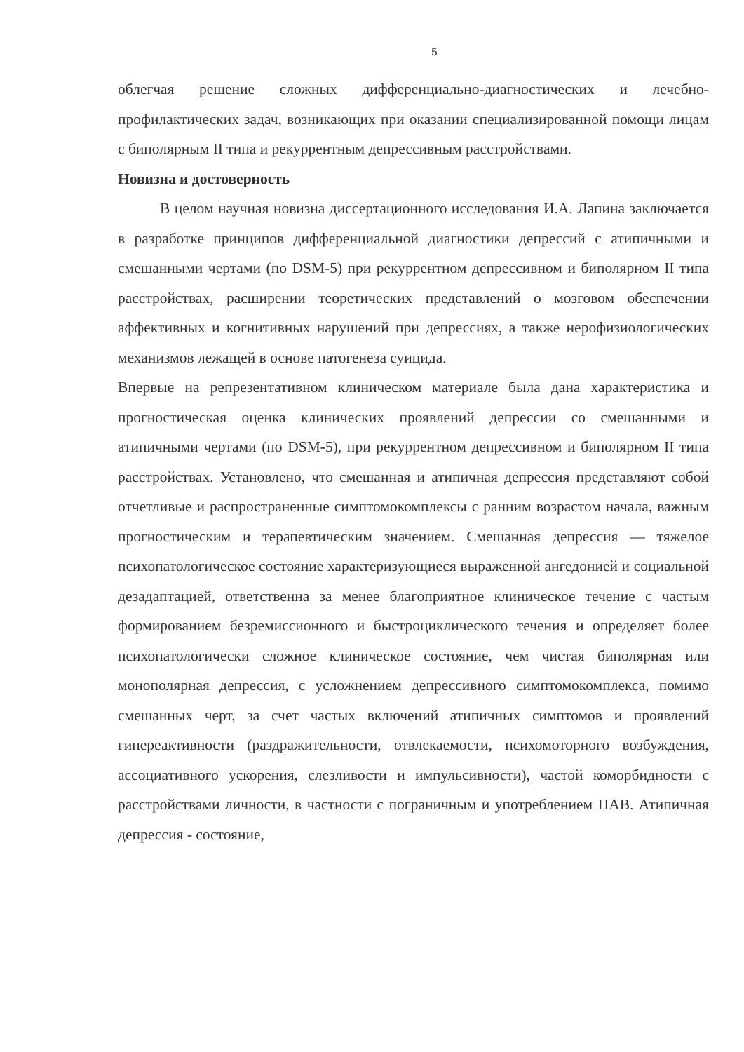5
облегчая решение сложных дифференциально-диагностических и лечебно-профилактических задач, возникающих при оказании специализированной помощи лицам с биполярным II типа и рекуррентным депрессивным расстройствами.
Новизна и достоверность
В целом научная новизна диссертационного исследования И.А. Лапина заключается в разработке принципов дифференциальной диагностики депрессий с атипичными и смешанными чертами (по DSM-5) при рекуррентном депрессивном и биполярном II типа расстройствах, расширении теоретических представлений о мозговом обеспечении аффективных и когнитивных нарушений при депрессиях, а также нерофизиологических механизмов лежащей в основе патогенеза суицида.
Впервые на репрезентативном клиническом материале была дана характеристика и прогностическая оценка клинических проявлений депрессии со смешанными и атипичными чертами (по DSM-5), при рекуррентном депрессивном и биполярном II типа расстройствах. Установлено, что смешанная и атипичная депрессия представляют собой отчетливые и распространенные симптомокомплексы с ранним возрастом начала, важным прогностическим и терапевтическим значением. Смешанная депрессия — тяжелое психопатологическое состояние характеризующиеся выраженной ангедонией и социальной дезадаптацией, ответственна за менее благоприятное клиническое течение с частым формированием безремиссионного и быстроциклического течения и определяет более психопатологически сложное клиническое состояние, чем чистая биполярная или монополярная депрессия, с усложнением депрессивного симптомокомплекса, помимо смешанных черт, за счет частых включений атипичных симптомов и проявлений гипереактивности (раздражительности, отвлекаемости, психомоторного возбуждения, ассоциативного ускорения, слезливости и импульсивности), частой коморбидности с расстройствами личности, в частности с пограничным и употреблением ПАВ. Атипичная депрессия - состояние,